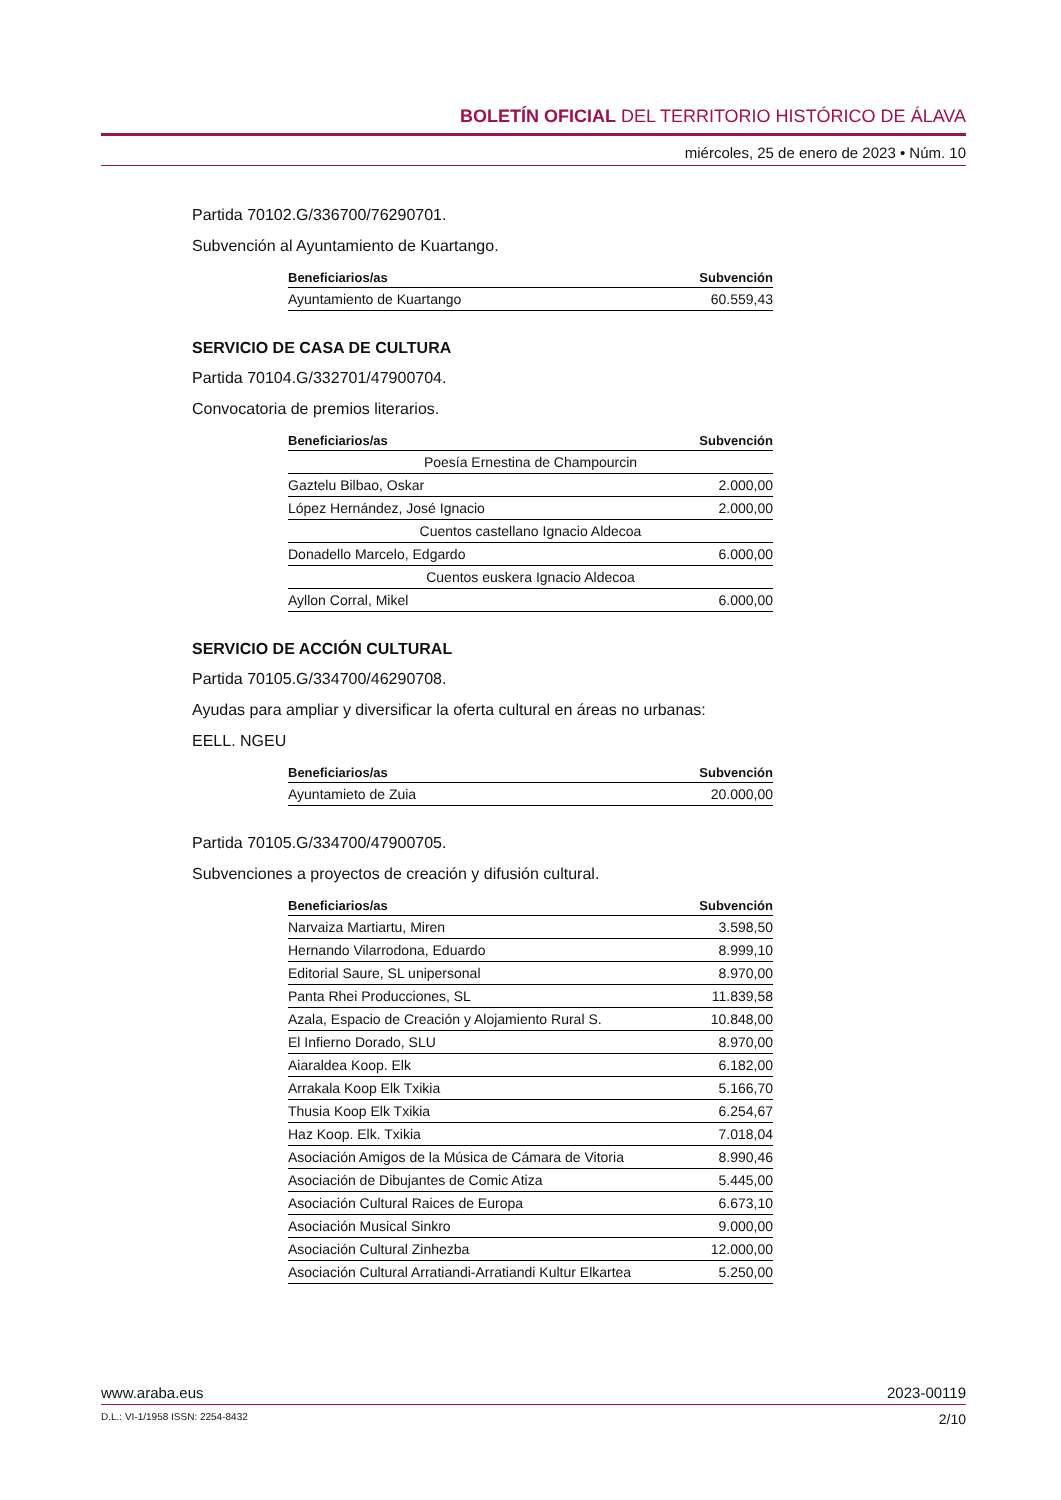BOLETÍN OFICIAL DEL TERRITORIO HISTÓRICO DE ÁLAVA
miércoles, 25 de enero de 2023 • Núm. 10
Partida 70102.G/336700/76290701.
Subvención al Ayuntamiento de Kuartango.
| Beneficiarios/as | Subvención |
| --- | --- |
| Ayuntamiento de Kuartango | 60.559,43 |
SERVICIO DE CASA DE CULTURA
Partida 70104.G/332701/47900704.
Convocatoria de premios literarios.
| Beneficiarios/as | Subvención |
| --- | --- |
| Poesía Ernestina de Champourcin | |
| Gaztelu Bilbao, Oskar | 2.000,00 |
| López Hernández, José Ignacio | 2.000,00 |
| Cuentos castellano Ignacio Aldecoa | |
| Donadello Marcelo, Edgardo | 6.000,00 |
| Cuentos euskera Ignacio Aldecoa | |
| Ayllon Corral, Mikel | 6.000,00 |
SERVICIO DE ACCIÓN CULTURAL
Partida 70105.G/334700/46290708.
Ayudas para ampliar y diversificar la oferta cultural en áreas no urbanas:
EELL. NGEU
| Beneficiarios/as | Subvención |
| --- | --- |
| Ayuntamieto de Zuia | 20.000,00 |
Partida 70105.G/334700/47900705.
Subvenciones a proyectos de creación y difusión cultural.
| Beneficiarios/as | Subvención |
| --- | --- |
| Narvaiza Martiartu, Miren | 3.598,50 |
| Hernando Vilarrodona, Eduardo | 8.999,10 |
| Editorial Saure, SL unipersonal | 8.970,00 |
| Panta Rhei Producciones, SL | 11.839,58 |
| Azala, Espacio de Creación y Alojamiento Rural S. | 10.848,00 |
| El Infierno Dorado, SLU | 8.970,00 |
| Aiaraldea Koop. Elk | 6.182,00 |
| Arrakala Koop Elk Txikia | 5.166,70 |
| Thusia Koop Elk Txikia | 6.254,67 |
| Haz Koop. Elk. Txikia | 7.018,04 |
| Asociación Amigos de la Música de Cámara de Vitoria | 8.990,46 |
| Asociación de Dibujantes de Comic Atiza | 5.445,00 |
| Asociación Cultural Raices de Europa | 6.673,10 |
| Asociación Musical Sinkro | 9.000,00 |
| Asociación Cultural Zinhezba | 12.000,00 |
| Asociación Cultural Arratiandi-Arratiandi Kultur Elkartea | 5.250,00 |
www.araba.eus 2023-00119
D.L.: VI-1/1958 ISSN: 2254-8432 2/10